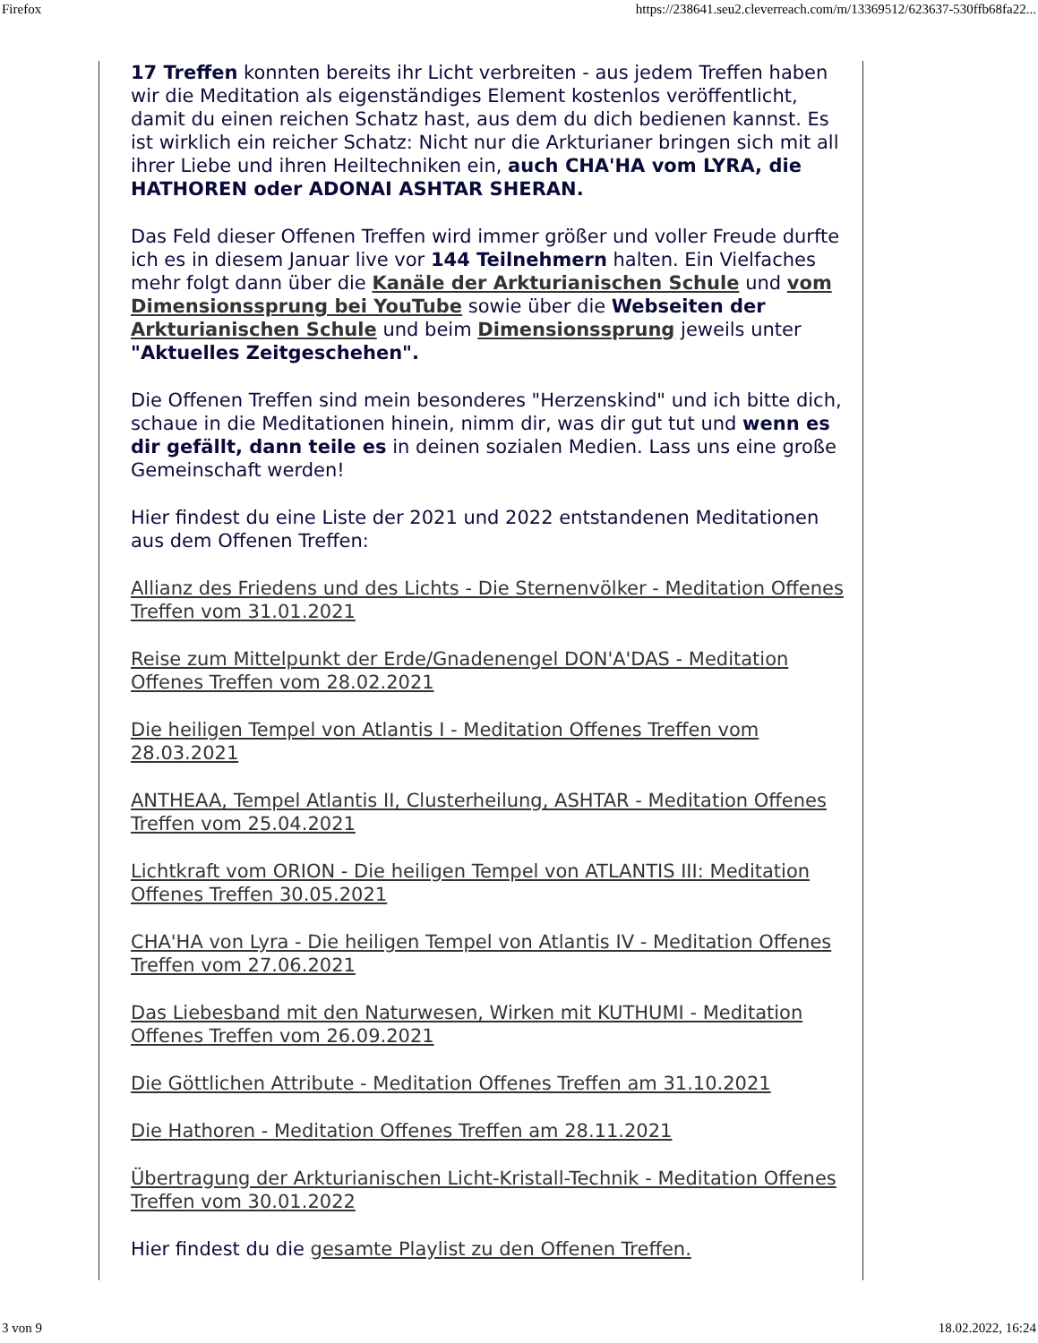Firefox https://238641.seu2.cleverreach.com/m/13369512/623637-530ffb68fa22...
17 Treffen konnten bereits ihr Licht verbreiten - aus jedem Treffen haben wir die Meditation als eigenständiges Element kostenlos veröffentlicht, damit du einen reichen Schatz hast, aus dem du dich bedienen kannst. Es ist wirklich ein reicher Schatz: Nicht nur die Arkturianer bringen sich mit all ihrer Liebe und ihren Heiltechniken ein, auch CHA'HA vom LYRA, die HATHOREN oder ADONAI ASHTAR SHERAN.
Das Feld dieser Offenen Treffen wird immer größer und voller Freude durfte ich es in diesem Januar live vor 144 Teilnehmern halten. Ein Vielfaches mehr folgt dann über die Kanäle der Arkturianischen Schule und vom Dimensionssprung bei YouTube sowie über die Webseiten der Arkturianischen Schule und beim Dimensionssprung jeweils unter "Aktuelles Zeitgeschehen".
Die Offenen Treffen sind mein besonderes "Herzenskind" und ich bitte dich, schaue in die Meditationen hinein, nimm dir, was dir gut tut und wenn es dir gefällt, dann teile es in deinen sozialen Medien. Lass uns eine große Gemeinschaft werden!
Hier findest du eine Liste der 2021 und 2022 entstandenen Meditationen aus dem Offenen Treffen:
Allianz des Friedens und des Lichts - Die Sternenvölker - Meditation Offenes Treffen vom 31.01.2021
Reise zum Mittelpunkt der Erde/Gnadenengel DON'A'DAS - Meditation Offenes Treffen vom 28.02.2021
Die heiligen Tempel von Atlantis I - Meditation Offenes Treffen vom 28.03.2021
ANTHEAA, Tempel Atlantis II, Clusterheilung, ASHTAR - Meditation Offenes Treffen vom 25.04.2021
Lichtkraft vom ORION - Die heiligen Tempel von ATLANTIS III: Meditation Offenes Treffen 30.05.2021
CHA'HA von Lyra - Die heiligen Tempel von Atlantis IV - Meditation Offenes Treffen vom 27.06.2021
Das Liebesband mit den Naturwesen, Wirken mit KUTHUMI - Meditation Offenes Treffen vom 26.09.2021
Die Göttlichen Attribute - Meditation Offenes Treffen am 31.10.2021
Die Hathoren - Meditation Offenes Treffen am 28.11.2021
Übertragung der Arkturianischen Licht-Kristall-Technik - Meditation Offenes Treffen vom 30.01.2022
Hier findest du die gesamte Playlist zu den Offenen Treffen.
3 von 9 18.02.2022, 16:24